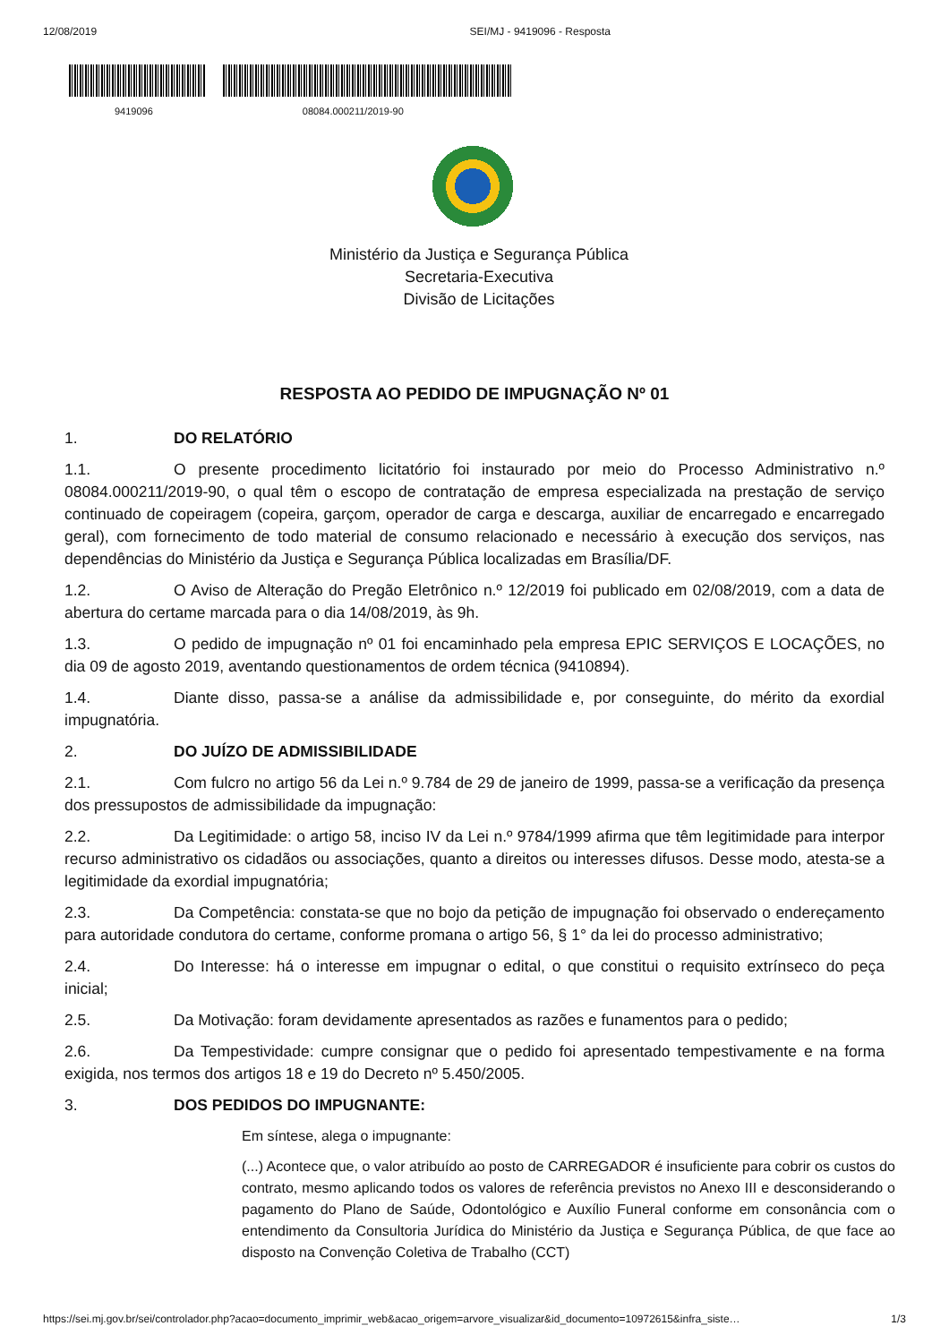12/08/2019 SEI/MJ - 9419096 - Resposta
9419096 08084.000211/2019-90
Ministério da Justiça e Segurança Pública
Secretaria-Executiva
Divisão de Licitações
RESPOSTA AO PEDIDO DE IMPUGNAÇÃO Nº 01
1. DO RELATÓRIO
1.1. O presente procedimento licitatório foi instaurado por meio do Processo Administrativo n.º 08084.000211/2019-90, o qual têm o escopo de contratação de empresa especializada na prestação de serviço continuado de copeiragem (copeira, garçom, operador de carga e descarga, auxiliar de encarregado e encarregado geral), com fornecimento de todo material de consumo relacionado e necessário à execução dos serviços, nas dependências do Ministério da Justiça e Segurança Pública localizadas em Brasília/DF.
1.2. O Aviso de Alteração do Pregão Eletrônico n.º 12/2019 foi publicado em 02/08/2019, com a data de abertura do certame marcada para o dia 14/08/2019, às 9h.
1.3. O pedido de impugnação nº 01 foi encaminhado pela empresa EPIC SERVIÇOS E LOCAÇÕES, no dia 09 de agosto 2019, aventando questionamentos de ordem técnica (9410894).
1.4. Diante disso, passa-se a análise da admissibilidade e, por conseguinte, do mérito da exordial impugnatória.
2. DO JUÍZO DE ADMISSIBILIDADE
2.1. Com fulcro no artigo 56 da Lei n.º 9.784 de 29 de janeiro de 1999, passa-se a verificação da presença dos pressupostos de admissibilidade da impugnação:
2.2. Da Legitimidade: o artigo 58, inciso IV da Lei n.º 9784/1999 afirma que têm legitimidade para interpor recurso administrativo os cidadãos ou associações, quanto a direitos ou interesses difusos. Desse modo, atesta-se a legitimidade da exordial impugnatória;
2.3. Da Competência: constata-se que no bojo da petição de impugnação foi observado o endereçamento para autoridade condutora do certame, conforme promana o artigo 56, § 1° da lei do processo administrativo;
2.4. Do Interesse: há o interesse em impugnar o edital, o que constitui o requisito extrínseco do peça inicial;
2.5. Da Motivação: foram devidamente apresentados as razões e funamentos para o pedido;
2.6. Da Tempestividade: cumpre consignar que o pedido foi apresentado tempestivamente e na forma exigida, nos termos dos artigos 18 e 19 do Decreto nº 5.450/2005.
3. DOS PEDIDOS DO IMPUGNANTE:
Em síntese, alega o impugnante:
(...) Acontece que, o valor atribuído ao posto de CARREGADOR é insuficiente para cobrir os custos do contrato, mesmo aplicando todos os valores de referência previstos no Anexo III e desconsiderando o pagamento do Plano de Saúde, Odontológico e Auxílio Funeral conforme em consonância com o entendimento da Consultoria Jurídica do Ministério da Justiça e Segurança Pública, de que face ao disposto na Convenção Coletiva de Trabalho (CCT)
https://sei.mj.gov.br/sei/controlador.php?acao=documento_imprimir_web&acao_origem=arvore_visualizar&id_documento=10972615&infra_siste… 1/3